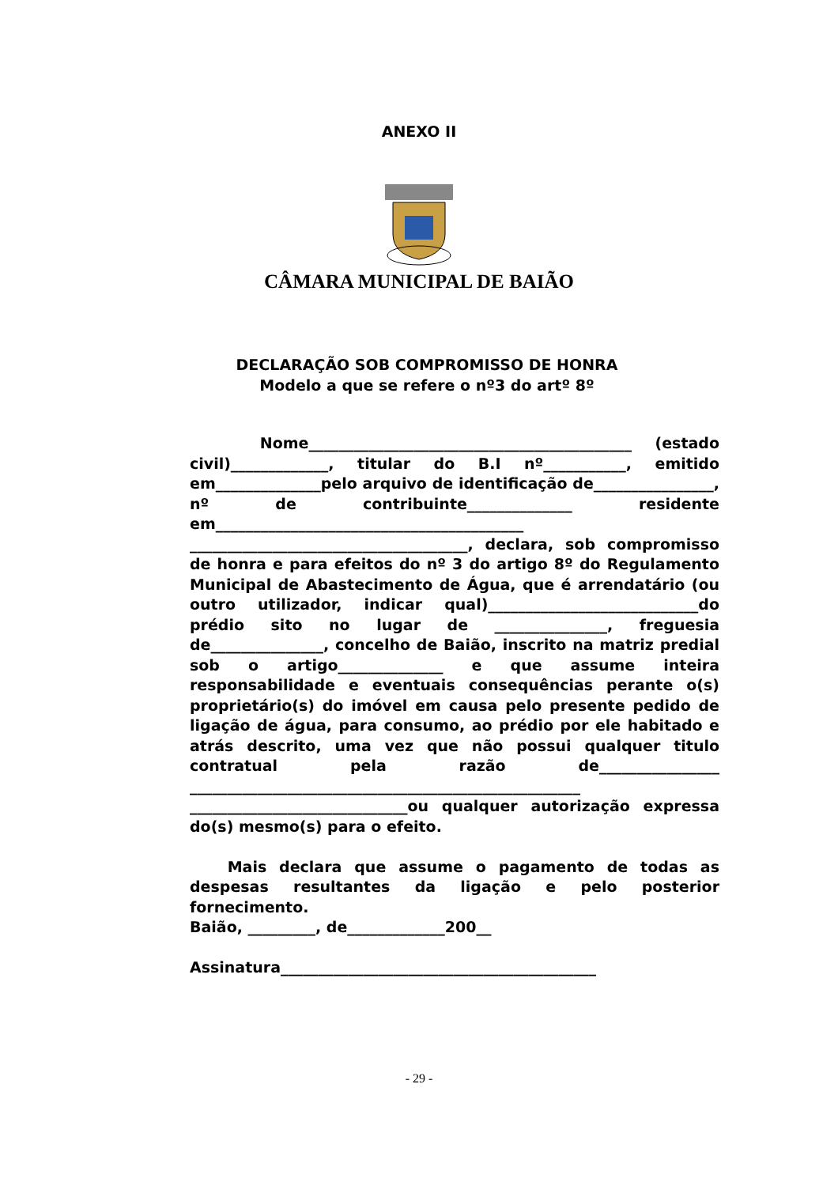ANEXO II
CÂMARA MUNICIPAL DE BAIÃO
DECLARAÇÃO SOB COMPROMISSO DE HONRA
Modelo a que se refere o nº3 do artº 8º
Nome___________________________________________ (estado civil)_____________, titular do B.I nº___________, emitido em______________pelo arquivo de identificação de________________, nº de contribuinte______________ residente em_________________________________________ _____________________________________, declara, sob compromisso de honra e para efeitos do nº 3 do artigo 8º do Regulamento Municipal de Abastecimento de Água, que é arrendatário (ou outro utilizador, indicar qual)____________________________do prédio sito no lugar de _______________, freguesia de_______________, concelho de Baião, inscrito na matriz predial sob o artigo______________ e que assume inteira responsabilidade e eventuais consequências perante o(s) proprietário(s) do imóvel em causa pelo presente pedido de ligação de água, para consumo, ao prédio por ele habitado e atrás descrito, uma vez que não possui qualquer titulo contratual pela razão de________________ ____________________________________________________ _____________________________ou qualquer autorização expressa do(s) mesmo(s) para o efeito.
Mais declara que assume o pagamento de todas as despesas resultantes da ligação e pelo posterior fornecimento.
Baião, _________, de_____________200__
Assinatura__________________________________________
- 29 -